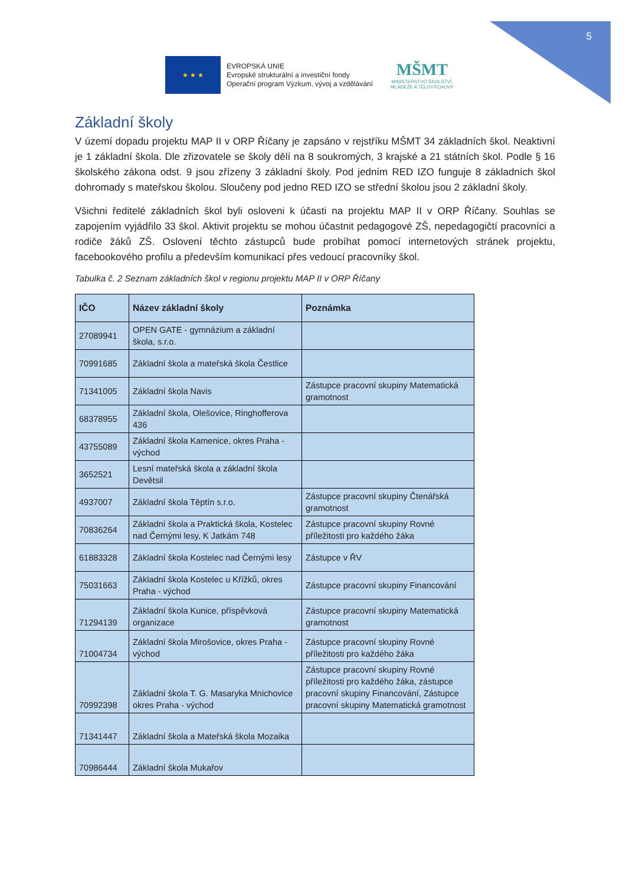5
★ ★ ★
EVROPSKÁ UNIE
Evropské strukturální a investiční fondy
Operační program Výzkum, vývoj a vzdělávání
MŠMT
MINISTERSTVO ŠKOLSTVÍ,
MLÁDEŽE A TĚLOVÝCHOVY
Základní školy
V území dopadu projektu MAP II v ORP Říčany je zapsáno v rejstříku MŠMT 34 základních škol. Neaktivní je 1 základní škola. Dle zřizovatele se školy dělí na 8 soukromých, 3 krajské a 21 státních škol. Podle § 16 školského zákona odst. 9 jsou zřízeny 3 základní školy. Pod jedním RED IZO funguje 8 základních škol dohromady s mateřskou školou. Sloučeny pod jedno RED IZO se střední školou jsou 2 základní školy.
Všichni ředitelé základních škol byli osloveni k účasti na projektu MAP II v ORP Říčany. Souhlas se zapojením vyjádřilo 33 škol. Aktivit projektu se mohou účastnit pedagogové ZŠ, nepedagogičtí pracovníci a rodiče žáků ZŠ. Oslovení těchto zástupců bude probíhat pomocí internetových stránek projektu, facebookového profilu a především komunikací přes vedoucí pracovníky škol.
Tabulka č. 2 Seznam základních škol v regionu projektu MAP II v ORP Říčany
| IČO | Název základní školy | Poznámka |
| --- | --- | --- |
| 27089941 | OPEN GATE - gymnázium a základní škola, s.r.o. | |
| 70991685 | Základní škola a mateřská škola Čestlice | |
| 71341005 | Základní škola Navis | Zástupce pracovní skupiny Matematická gramotnost |
| 68378955 | Základní škola, Olešovice, Ringhofferova 436 | |
| 43755089 | Základní škola Kamenice, okres Praha - východ | |
| 3652521 | Lesní mateřská škola a základní škola Devětsil | |
| 4937007 | Základní škola Těptín s.r.o. | Zástupce pracovní skupiny Čtenářská gramotnost |
| 70836264 | Základní škola a Praktická škola, Kostelec nad Černými lesy, K Jatkám 748 | Zástupce pracovní skupiny Rovné příležitosti pro každého žáka |
| 61883328 | Základní škola Kostelec nad Černými lesy | Zástupce v ŘV |
| 75031663 | Základní škola Kostelec u Křížků, okres Praha - východ | Zástupce pracovní skupiny Financování |
| 71294139 | Základní škola Kunice, příspěvková organizace | Zástupce pracovní skupiny Matematická gramotnost |
| 71004734 | Základní škola Mirošovice, okres Praha - východ | Zástupce pracovní skupiny Rovné příležitosti pro každého žáka |
| 70992398 | Základní škola T. G. Masaryka Mnichovice okres Praha - východ | Zástupce pracovní skupiny Rovné příležitosti pro každého žáka, zástupce pracovní skupiny Financování, Zástupce pracovní skupiny Matematická gramotnost |
| 71341447 | Základní škola a Mateřská škola Mozaika | |
| 70986444 | Základní škola Mukařov | |